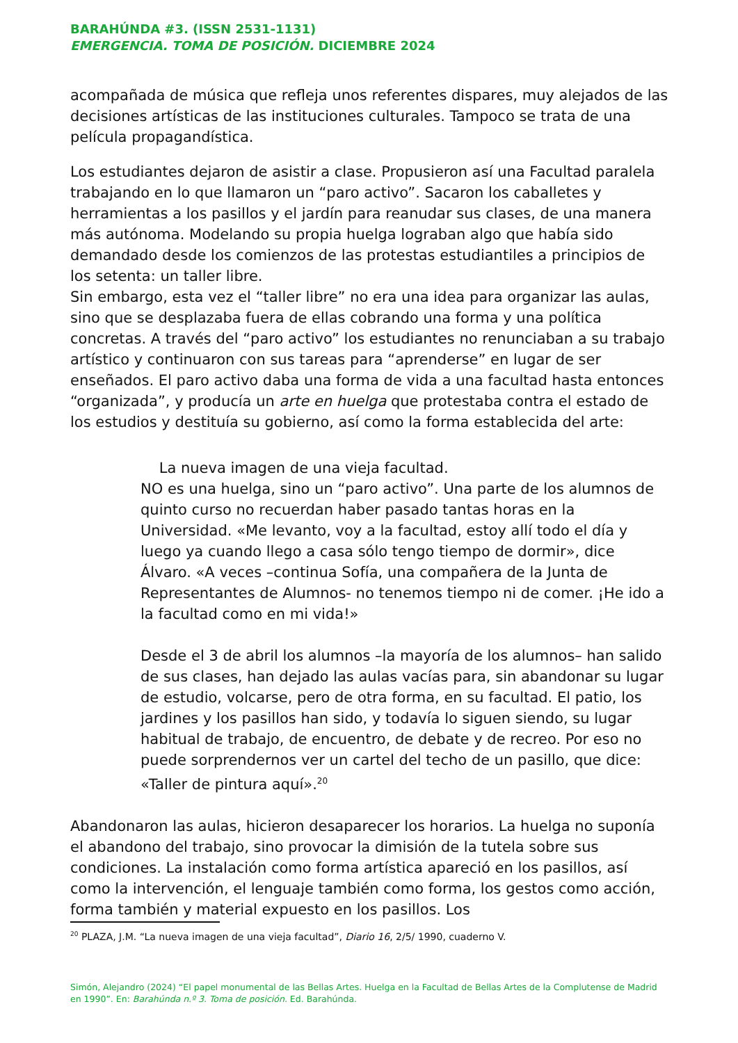BARAHÚNDA #3. (ISSN 2531-1131)
EMERGENCIA. TOMA DE POSICIÓN. DICIEMBRE 2024
acompañada de música que refleja unos referentes dispares, muy alejados de las decisiones artísticas de las instituciones culturales. Tampoco se trata de una película propagandística.
Los estudiantes dejaron de asistir a clase. Propusieron así una Facultad paralela trabajando en lo que llamaron un “paro activo”. Sacaron los caballetes y herramientas a los pasillos y el jardín para reanudar sus clases, de una manera más autónoma. Modelando su propia huelga lograban algo que había sido demandado desde los comienzos de las protestas estudiantiles a principios de los setenta: un taller libre.
Sin embargo, esta vez el “taller libre” no era una idea para organizar las aulas, sino que se desplazaba fuera de ellas cobrando una forma y una política concretas. A través del “paro activo” los estudiantes no renunciaban a su trabajo artístico y continuaron con sus tareas para “aprenderse” en lugar de ser enseñados. El paro activo daba una forma de vida a una facultad hasta entonces “organizada”, y producía un arte en huelga que protestaba contra el estado de los estudios y destituía su gobierno, así como la forma establecida del arte:
La nueva imagen de una vieja facultad.
NO es una huelga, sino un “paro activo”. Una parte de los alumnos de quinto curso no recuerdan haber pasado tantas horas en la Universidad. «Me levanto, voy a la facultad, estoy allí todo el día y luego ya cuando llego a casa sólo tengo tiempo de dormir», dice Álvaro. «A veces –continua Sofía, una compañera de la Junta de Representantes de Alumnos- no tenemos tiempo ni de comer. ¡He ido a la facultad como en mi vida!»
Desde el 3 de abril los alumnos –la mayoría de los alumnos– han salido de sus clases, han dejado las aulas vacías para, sin abandonar su lugar de estudio, volcarse, pero de otra forma, en su facultad. El patio, los jardines y los pasillos han sido, y todavía lo siguen siendo, su lugar habitual de trabajo, de encuentro, de debate y de recreo. Por eso no puede sorprendernos ver un cartel del techo de un pasillo, que dice: «Taller de pintura aquí».<sup>20</sup>
Abandonaron las aulas, hicieron desaparecer los horarios. La huelga no suponía el abandono del trabajo, sino provocar la dimisión de la tutela sobre sus condiciones. La instalación como forma artística apareció en los pasillos, así como la intervención, el lenguaje también como forma, los gestos como acción, forma también y material expuesto en los pasillos. Los
<sup>20</sup> PLAZA, J.M. “La nueva imagen de una vieja facultad”, Diario 16, 2/5/ 1990, cuaderno V.
Simón, Alejandro (2024) “El papel monumental de las Bellas Artes. Huelga en la Facultad de Bellas Artes de la Complutense de Madrid en 1990”. En: Barahúnda n.º 3. Toma de posición. Ed. Barahúnda.